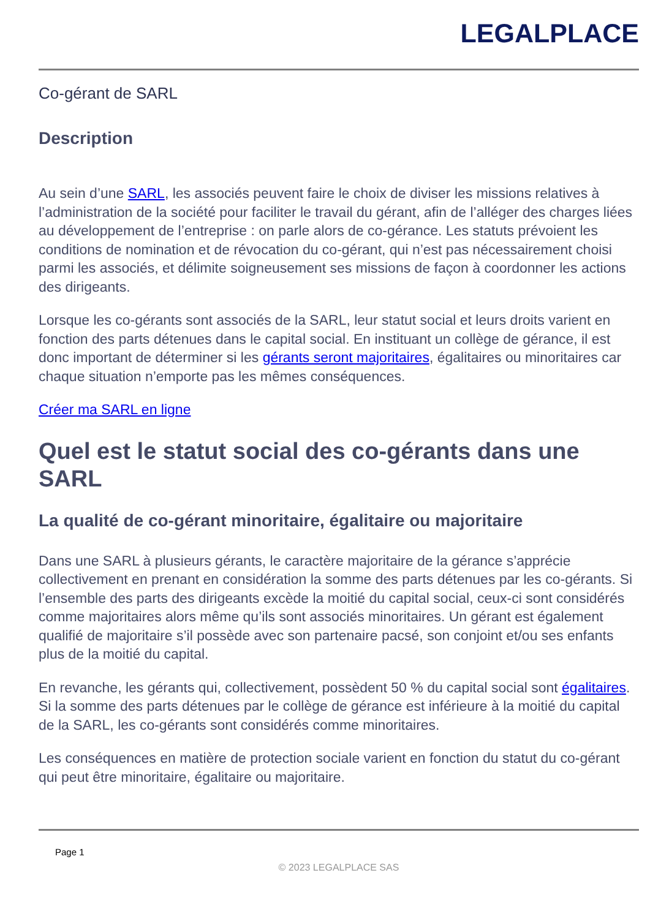LEGALPLACE
Co-gérant de SARL
Description
Au sein d’une SARL, les associés peuvent faire le choix de diviser les missions relatives à l’administration de la société pour faciliter le travail du gérant, afin de l’alléger des charges liées au développement de l’entreprise : on parle alors de co-gérance. Les statuts prévoient les conditions de nomination et de révocation du co-gérant, qui n’est pas nécessairement choisi parmi les associés, et délimite soigneusement ses missions de façon à coordonner les actions des dirigeants.
Lorsque les co-gérants sont associés de la SARL, leur statut social et leurs droits varient en fonction des parts détenues dans le capital social. En instituant un collège de gérance, il est donc important de déterminer si les gérants seront majoritaires, égalitaires ou minoritaires car chaque situation n’emporte pas les mêmes conséquences.
Créer ma SARL en ligne
Quel est le statut social des co-gérants dans une SARL
La qualité de co-gérant minoritaire, égalitaire ou majoritaire
Dans une SARL à plusieurs gérants, le caractère majoritaire de la gérance s’apprécie collectivement en prenant en considération la somme des parts détenues par les co-gérants. Si l’ensemble des parts des dirigeants excède la moitié du capital social, ceux-ci sont considérés comme majoritaires alors même qu’ils sont associés minoritaires. Un gérant est également qualifié de majoritaire s’il possède avec son partenaire pacsé, son conjoint et/ou ses enfants plus de la moitié du capital.
En revanche, les gérants qui, collectivement, possèdent 50 % du capital social sont égalitaires. Si la somme des parts détenues par le collège de gérance est inférieure à la moitié du capital de la SARL, les co-gérants sont considérés comme minoritaires.
Les conséquences en matière de protection sociale varient en fonction du statut du co-gérant qui peut être minoritaire, égalitaire ou majoritaire.
Page 1
© 2023 LEGALPLACE SAS